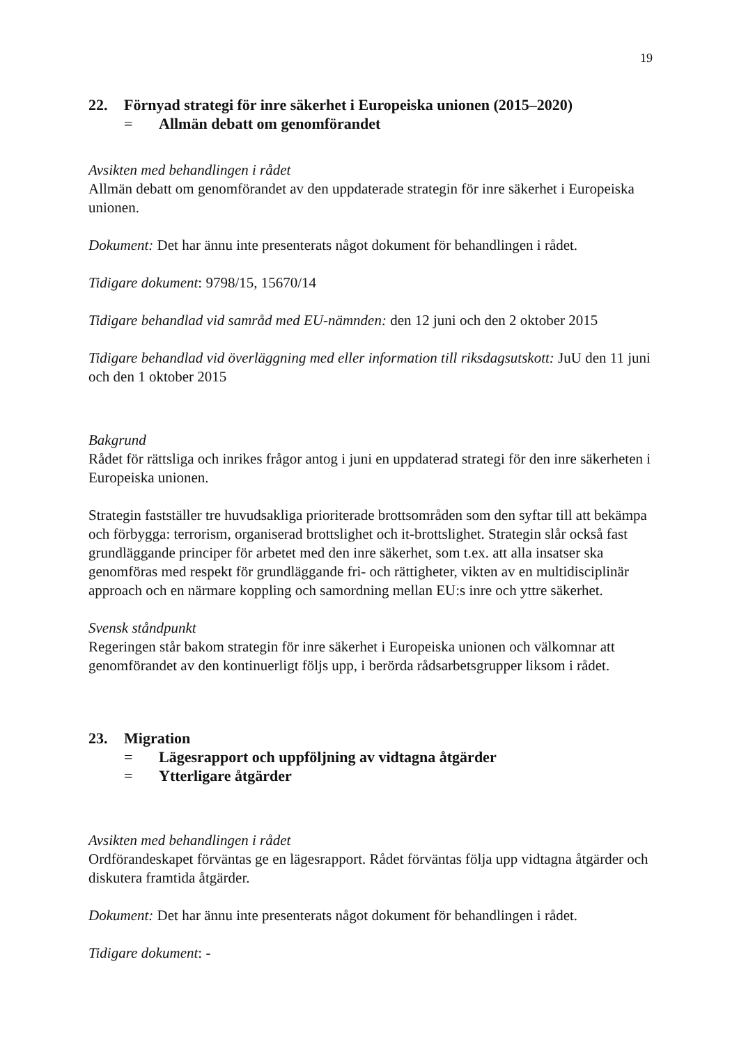19
22. Förnyad strategi för inre säkerhet i Europeiska unionen (2015–2020)
= Allmän debatt om genomförandet
Avsikten med behandlingen i rådet
Allmän debatt om genomförandet av den uppdaterade strategin för inre säkerhet i Europeiska unionen.
Dokument: Det har ännu inte presenterats något dokument för behandlingen i rådet.
Tidigare dokument: 9798/15, 15670/14
Tidigare behandlad vid samråd med EU-nämnden: den 12 juni och den 2 oktober 2015
Tidigare behandlad vid överläggning med eller information till riksdagsutskott: JuU den 11 juni och den 1 oktober 2015
Bakgrund
Rådet för rättsliga och inrikes frågor antog i juni en uppdaterad strategi för den inre säkerheten i Europeiska unionen.
Strategin fastställer tre huvudsakliga prioriterade brottsområden som den syftar till att bekämpa och förbygga: terrorism, organiserad brottslighet och it-brottslighet. Strategin slår också fast grundläggande principer för arbetet med den inre säkerhet, som t.ex. att alla insatser ska genomföras med respekt för grundläggande fri- och rättigheter, vikten av en multidisciplinär approach och en närmare koppling och samordning mellan EU:s inre och yttre säkerhet.
Svensk ståndpunkt
Regeringen står bakom strategin för inre säkerhet i Europeiska unionen och välkomnar att genomförandet av den kontinuerligt följs upp, i berörda rådsarbetsgrupper liksom i rådet.
23. Migration
= Lägesrapport och uppföljning av vidtagna åtgärder
= Ytterligare åtgärder
Avsikten med behandlingen i rådet
Ordförandeskapet förväntas ge en lägesrapport. Rådet förväntas följa upp vidtagna åtgärder och diskutera framtida åtgärder.
Dokument: Det har ännu inte presenterats något dokument för behandlingen i rådet.
Tidigare dokument: -